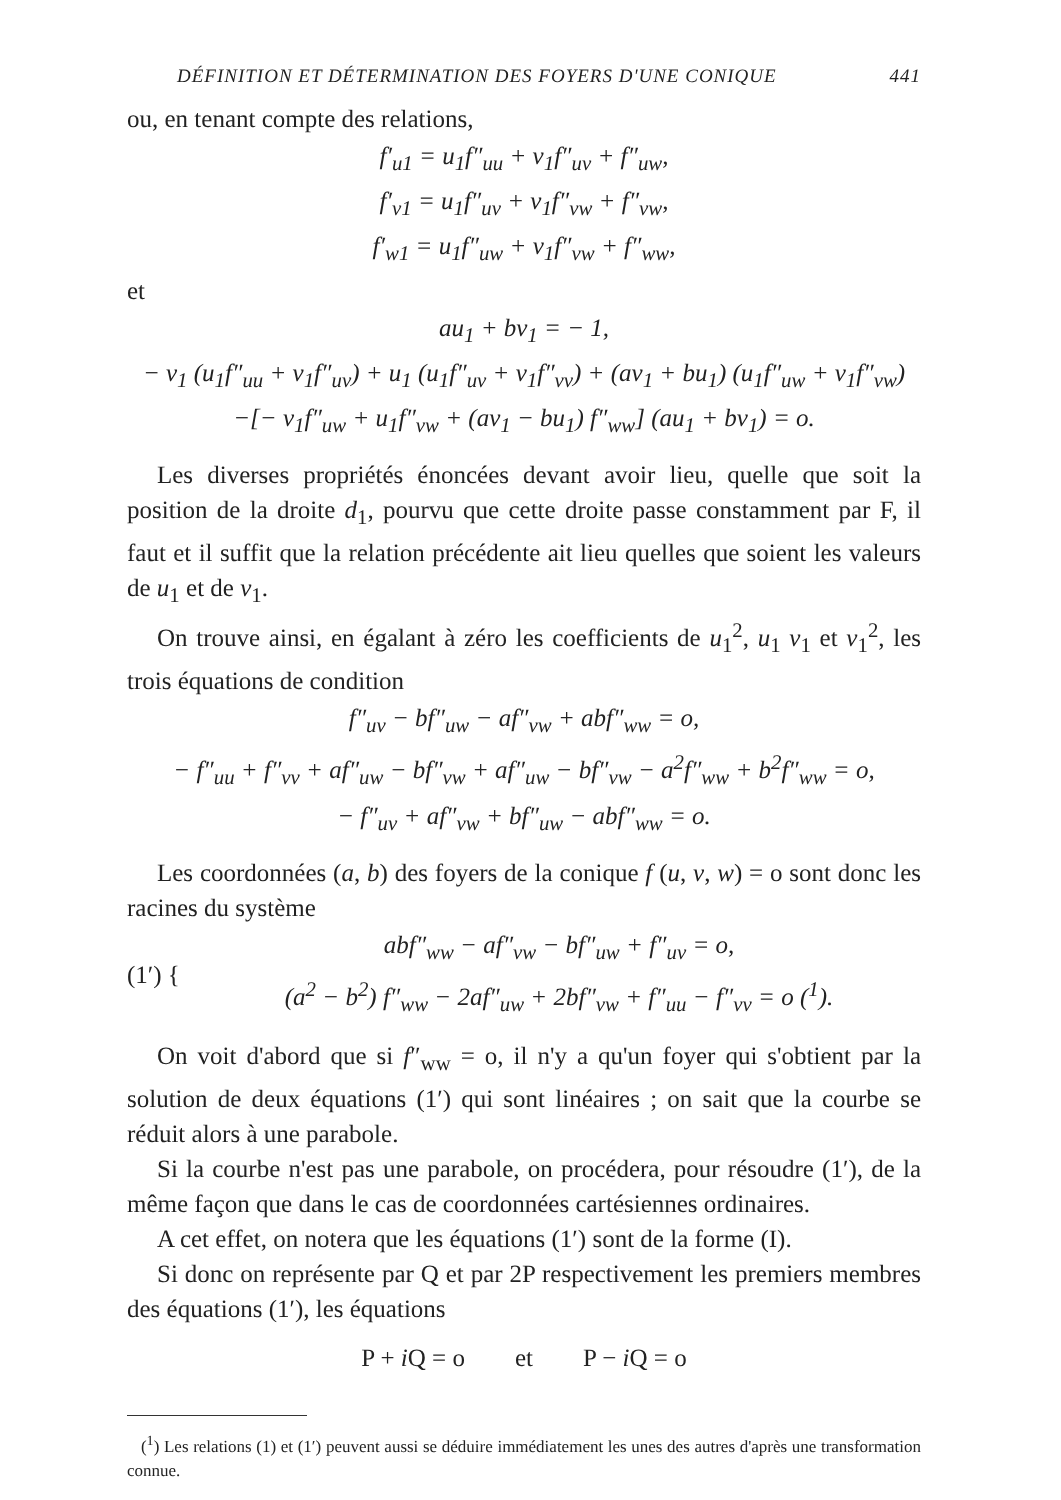DÉFINITION ET DÉTERMINATION DES FOYERS D'UNE CONIQUE 441
ou, en tenant compte des relations,
f′<sub>u1</sub> = u<sub>1</sub>f″<sub>uu</sub> + v<sub>1</sub>f″<sub>uv</sub> + f″<sub>uw</sub>,
f′<sub>v1</sub> = u<sub>1</sub>f″<sub>uv</sub> + v<sub>1</sub>f″<sub>vw</sub> + f″<sub>vw</sub>,
f′<sub>w1</sub> = u<sub>1</sub>f″<sub>uw</sub> + v<sub>1</sub>f″<sub>vw</sub> + f″<sub>ww</sub>,
et
au<sub>1</sub> + bv<sub>1</sub> = − 1,
− v<sub>1</sub> (u<sub>1</sub>f″<sub>uu</sub> + v<sub>1</sub>f″<sub>uv</sub>) + u<sub>1</sub> (u<sub>1</sub>f″<sub>uv</sub> + v<sub>1</sub>f″<sub>vv</sub>) + (av<sub>1</sub> + bu<sub>1</sub>) (u<sub>1</sub>f″<sub>uw</sub> + v<sub>1</sub>f″<sub>vw</sub>)
−[− v<sub>1</sub>f″<sub>uw</sub> + u<sub>1</sub>f″<sub>vw</sub> + (av<sub>1</sub> − bu<sub>1</sub>) f″<sub>ww</sub>] (au<sub>1</sub> + bv<sub>1</sub>) = o.
Les diverses propriétés énoncées devant avoir lieu, quelle que soit la position de la droite d<sub>1</sub>, pourvu que cette droite passe constamment par F, il faut et il suffit que la relation précédente ait lieu quelles que soient les valeurs de u<sub>1</sub> et de v<sub>1</sub>.
On trouve ainsi, en égalant à zéro les coefficients de u<sub>1</sub><sup>2</sup>, u<sub>1</sub> v<sub>1</sub> et v<sub>1</sub><sup>2</sup>, les trois équations de condition
f″<sub>uv</sub> − bf″<sub>uw</sub> − af″<sub>vw</sub> + abf″<sub>ww</sub> = o,
− f″<sub>uu</sub> + f″<sub>vv</sub> + af″<sub>uw</sub> − bf″<sub>vw</sub> + af″<sub>uw</sub> − bf″<sub>vw</sub> − a<sup>2</sup>f″<sub>ww</sub> + b<sup>2</sup>f″<sub>ww</sub> = o,
− f″<sub>uv</sub> + af″<sub>vw</sub> + bf″<sub>uw</sub> − abf″<sub>ww</sub> = o.
Les coordonnées (a, b) des foyers de la conique f (u, v, w) = o sont donc les racines du système
(1′) {
abf″<sub>ww</sub> − af″<sub>vw</sub> − bf″<sub>uw</sub> + f″<sub>uv</sub> = o,
(a<sup>2</sup> − b<sup>2</sup>) f″<sub>ww</sub> − 2af″<sub>uw</sub> + 2bf″<sub>vw</sub> + f″<sub>uu</sub> − f″<sub>vv</sub> = o (<sup>1</sup>).
On voit d'abord que si f″<sub>ww</sub> = o, il n'y a qu'un foyer qui s'obtient par la solution de deux équations (1′) qui sont linéaires ; on sait que la courbe se réduit alors à une parabole.
Si la courbe n'est pas une parabole, on procédera, pour résoudre (1′), de la même façon que dans le cas de coordonnées cartésiennes ordinaires.
A cet effet, on notera que les équations (1′) sont de la forme (I).
Si donc on représente par Q et par 2P respectivement les premiers membres des équations (1′), les équations
P + i Q = o et P − i Q = o
(<sup>1</sup>) Les relations (1) et (1′) peuvent aussi se déduire immédiatement les unes des autres d'après une transformation connue.